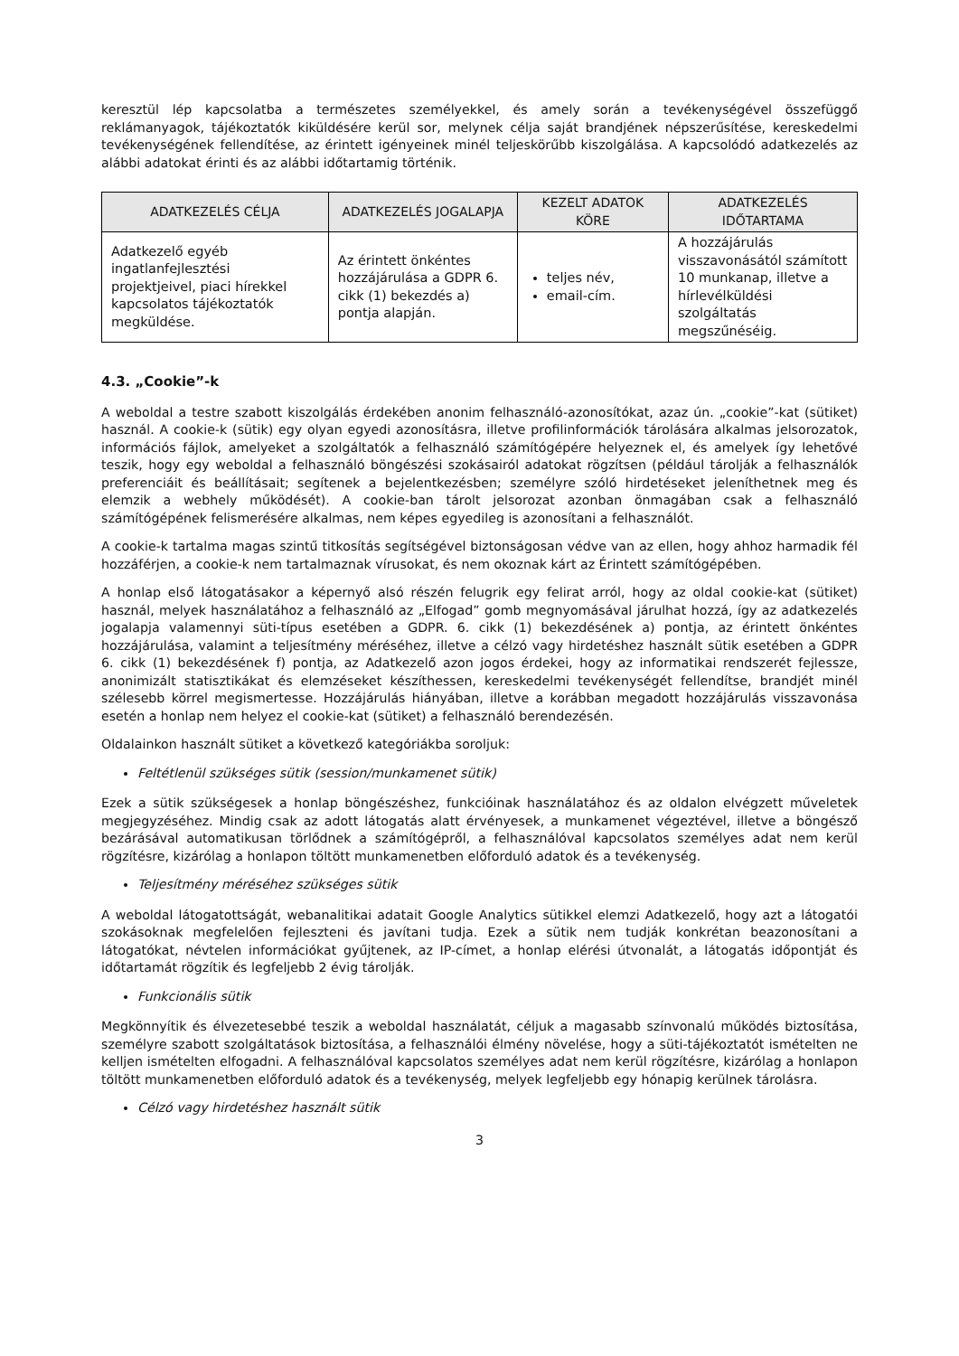keresztül lép kapcsolatba a természetes személyekkel, és amely során a tevékenységével összefüggő reklámanyagok, tájékoztatók kiküldésére kerül sor, melynek célja saját brandjének népszerűsítése, kereskedelmi tevékenységének fellendítése, az érintett igényeinek minél teljeskörűbb kiszolgálása. A kapcsolódó adatkezelés az alábbi adatokat érinti és az alábbi időtartamig történik.
| ADATKEZELÉS CÉLJA | ADATKEZELÉS JOGALAPJA | KEZELT ADATOK KÖRE | ADATKEZELÉS IDŐTARTAMA |
| --- | --- | --- | --- |
| Adatkezelő egyéb ingatlanfejlesztési projektjeivel, piaci hírekkel kapcsolatos tájékoztatók megküldése. | Az érintett önkéntes hozzájárulása a GDPR 6. cikk (1) bekezdés a) pontja alapján. | teljes név, email-cím. | A hozzájárulás visszavonásától számított 10 munkanap, illetve a hírlevélküldési szolgáltatás megszűnéséig. |
4.3. „Cookie”-k
A weboldal a testre szabott kiszolgálás érdekében anonim felhasználó-azonosítókat, azaz ún. „cookie”-kat (sütiket) használ. A cookie-k (sütik) egy olyan egyedi azonosításra, illetve profilinformációk tárolására alkalmas jelsorozatok, információs fájlok, amelyeket a szolgáltatók a felhasználó számítógépére helyeznek el, és amelyek így lehetővé teszik, hogy egy weboldal a felhasználó böngészési szokásairól adatokat rögzítsen (például tárolják a felhasználók preferenciáit és beállításait; segítenek a bejelentkezésben; személyre szóló hirdetéseket jeleníthetnek meg és elemzik a webhely működését). A cookie-ban tárolt jelsorozat azonban önmagában csak a felhasználó számítógépének felismerésére alkalmas, nem képes egyedileg is azonosítani a felhasználót.
A cookie-k tartalma magas szintű titkosítás segítségével biztonságosan védve van az ellen, hogy ahhoz harmadik fél hozzáférjen, a cookie-k nem tartalmaznak vírusokat, és nem okoznak kárt az Érintett számítógépében.
A honlap első látogatásakor a képernyő alsó részén felugrik egy felirat arról, hogy az oldal cookie-kat (sütiket) használ, melyek használatához a felhasználó az „Elfogad” gomb megnyomásával járulhat hozzá, így az adatkezelés jogalapja valamennyi süti-típus esetében a GDPR. 6. cikk (1) bekezdésének a) pontja, az érintett önkéntes hozzájárulása, valamint a teljesítmény méréséhez, illetve a célzó vagy hirdetéshez használt sütik esetében a GDPR 6. cikk (1) bekezdésének f) pontja, az Adatkezelő azon jogos érdekei, hogy az informatikai rendszerét fejlessze, anonimizált statisztikákat és elemzéseket készíthessen, kereskedelmi tevékenységét fellendítse, brandjét minél szélesebb körrel megismertesse. Hozzájárulás hiányában, illetve a korábban megadott hozzájárulás visszavonása esetén a honlap nem helyez el cookie-kat (sütiket) a felhasználó berendezésén.
Oldalainkon használt sütiket a következő kategóriákba soroljuk:
Feltétlenül szükséges sütik (session/munkamenet sütik)
Ezek a sütik szükségesek a honlap böngészéshez, funkcióinak használatához és az oldalon elvégzett műveletek megjegyzéséhez. Mindig csak az adott látogatás alatt érvényesek, a munkamenet végeztével, illetve a böngésző bezárásával automatikusan törlődnek a számítógépről, a felhasználóval kapcsolatos személyes adat nem kerül rögzítésre, kizárólag a honlapon töltött munkamenetben előforduló adatok és a tevékenység.
Teljesítmény méréséhez szükséges sütik
A weboldal látogatottságát, webanalitikai adatait Google Analytics sütikkel elemzi Adatkezelő, hogy azt a látogatói szokásoknak megfelelően fejleszteni és javítani tudja. Ezek a sütik nem tudják konkrétan beazonosítani a látogatókat, névtelen információkat gyűjtenek, az IP-címet, a honlap elérési útvonalát, a látogatás időpontját és időtartamát rögzítik és legfeljebb 2 évig tárolják.
Funkcionális sütik
Megkönnyítik és élvezetesebbé teszik a weboldal használatát, céljuk a magasabb színvonalú működés biztosítása, személyre szabott szolgáltatások biztosítása, a felhasználói élmény növelése, hogy a süti-tájékoztatót ismételten ne kelljen ismételten elfogadni. A felhasználóval kapcsolatos személyes adat nem kerül rögzítésre, kizárólag a honlapon töltött munkamenetben előforduló adatok és a tevékenység, melyek legfeljebb egy hónapig kerülnek tárolásra.
Célzó vagy hirdetéshez használt sütik
3